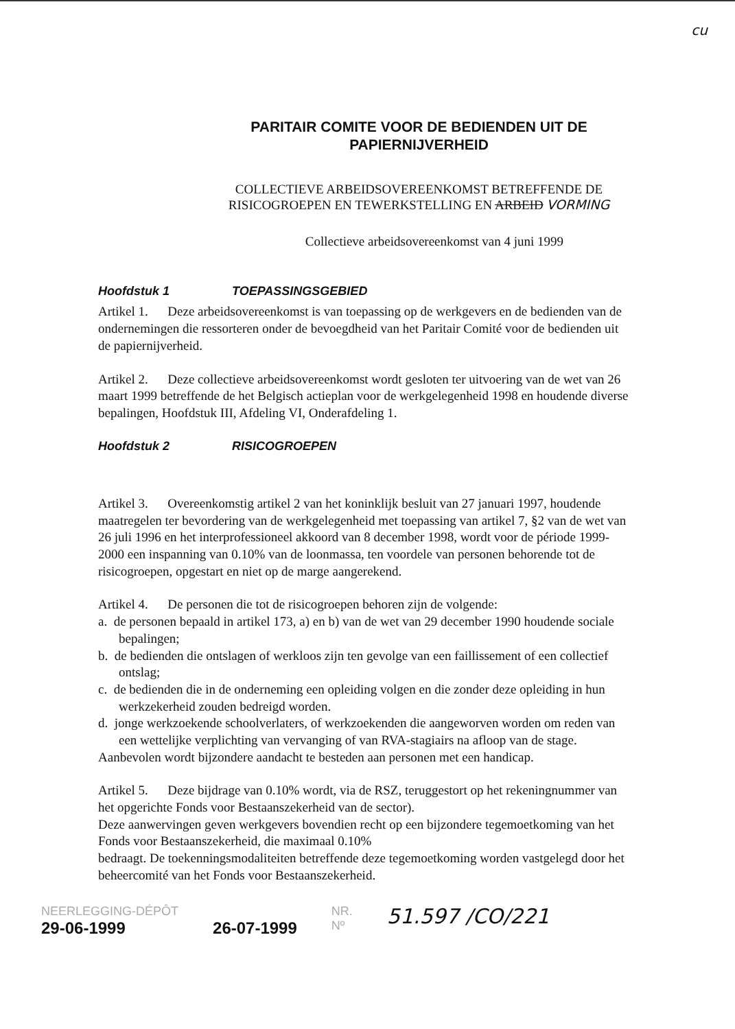cu
PARITAIR COMITE VOOR DE BEDIENDEN UIT DE
PAPIERNIJVERHEID
COLLECTIEVE ARBEIDSOVEREENKOMST BETREFFENDE DE
RISICOGROEPEN EN TEWERKSTELLING EN ARBEID VORMING
Collectieve arbeidsovereenkomst van 4 juni 1999
Hoofdstuk 1 TOEPASSINGSGEBIED
Artikel 1. Deze arbeidsovereenkomst is van toepassing op de werkgevers en de bedienden van de ondernemingen die ressorteren onder de bevoegdheid van het Paritair Comité voor de bedienden uit de papiernijverheid.
Artikel 2. Deze collectieve arbeidsovereenkomst wordt gesloten ter uitvoering van de wet van 26 maart 1999 betreffende de het Belgisch actieplan voor de werkgelegenheid 1998 en houdende diverse bepalingen, Hoofdstuk III, Afdeling VI, Onderafdeling 1.
Hoofdstuk 2 RISICOGROEPEN
Artikel 3. Overeenkomstig artikel 2 van het koninklijk besluit van 27 januari 1997, houdende maatregelen ter bevordering van de werkgelegenheid met toepassing van artikel 7, §2 van de wet van 26 juli 1996 en het interprofessioneel akkoord van 8 december 1998, wordt voor de période 1999-2000 een inspanning van 0.10% van de loonmassa, ten voordele van personen behorende tot de risicogroepen, opgestart en niet op de marge aangerekend.
Artikel 4. De personen die tot de risicogroepen behoren zijn de volgende:
a. de personen bepaald in artikel 173, a) en b) van de wet van 29 december 1990 houdende sociale bepalingen;
b. de bedienden die ontslagen of werkloos zijn ten gevolge van een faillissement of een collectief ontslag;
c. de bedienden die in de onderneming een opleiding volgen en die zonder deze opleiding in hun werkzekerheid zouden bedreigd worden.
d. jonge werkzoekende schoolverlaters, of werkzoekenden die aangeworven worden om reden van een wettelijke verplichting van vervanging of van RVA-stagiairs na afloop van de stage.
Aanbevolen wordt bijzondere aandacht te besteden aan personen met een handicap.
Artikel 5. Deze bijdrage van 0.10% wordt, via de RSZ, teruggestort op het rekeningnummer van het opgerichte Fonds voor Bestaanszekerheid van de sector).
Deze aanwervingen geven werkgevers bovendien recht op een bijzondere tegemoetkoming van het Fonds voor Bestaanszekerheid, die maximaal 0.10%
bedraagt. De toekenningsmodaliteiten betreffende deze tegemoetkoming worden vastgelegd door het beheercomité van het Fonds voor Bestaanszekerheid.
NEERLEGGING-DÉPÔT
29-06-1999
26-07-1999
NR.
Nº
51.597 /CO/221